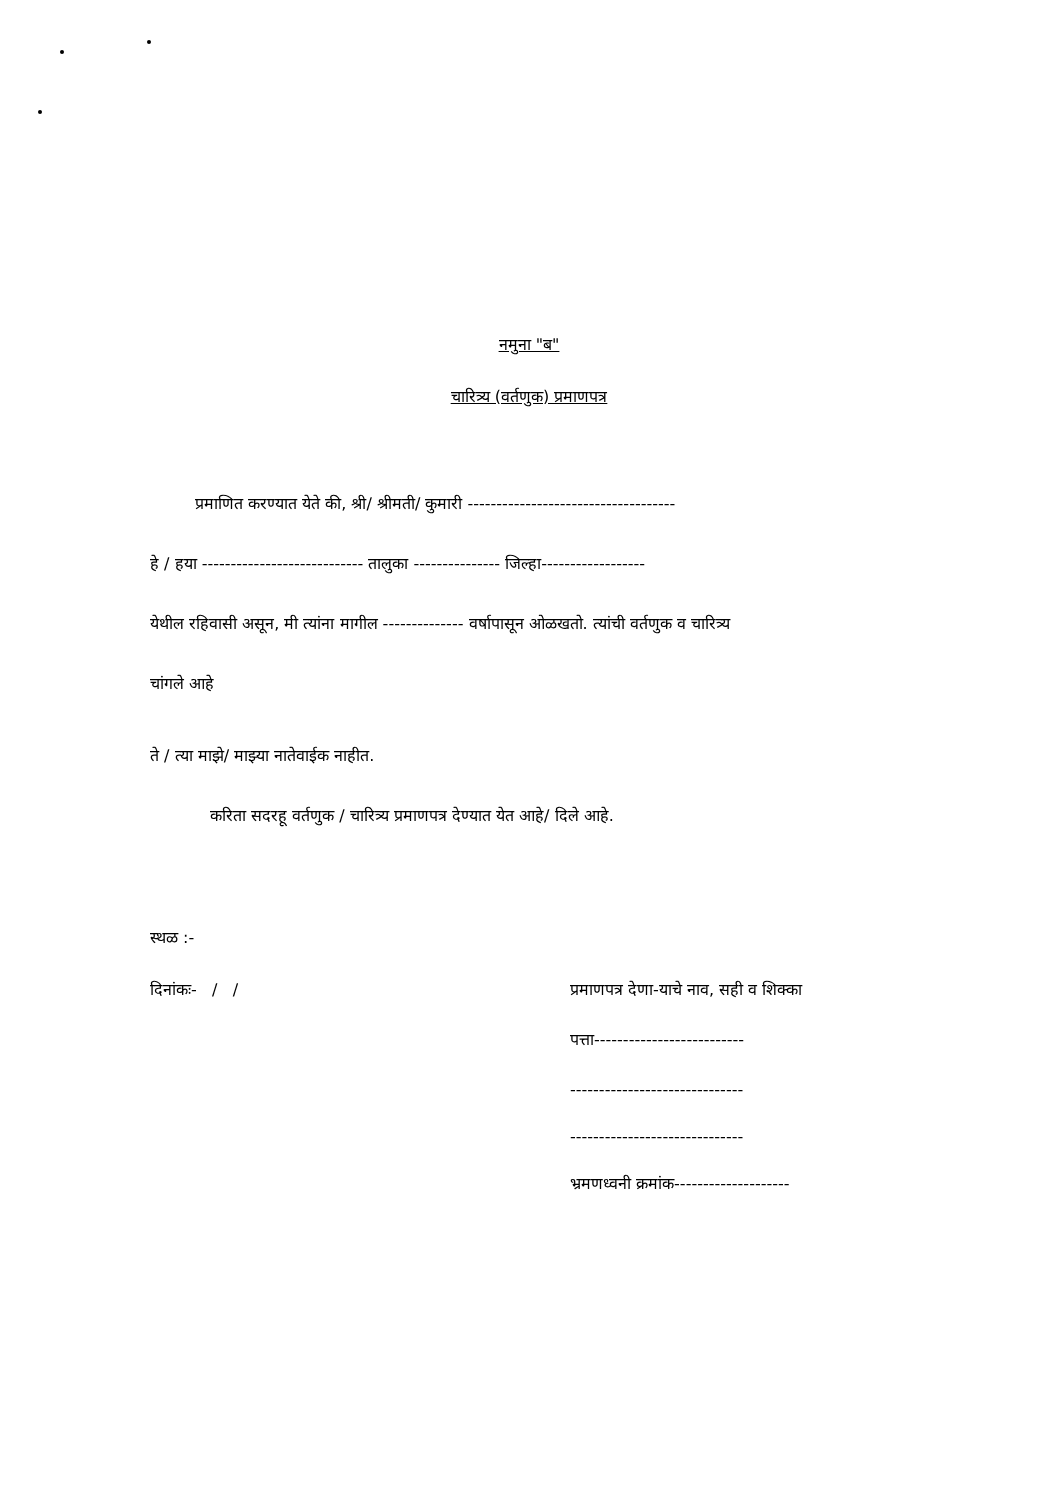नमुना "ब"
चारित्र्य (वर्तणुक) प्रमाणपत्र
प्रमाणित करण्यात येते की, श्री/ श्रीमती/ कुमारी ------------------------------------
हे / हया ---------------------------- तालुका --------------- जिल्हा------------------
येथील रहिवासी असून, मी त्यांना मागील -------------- वर्षापासून ओळखतो. त्यांची वर्तणुक व चारित्र्य
चांगले आहे
ते / त्या माझे/ माझ्या नातेवाईक नाहीत.
करिता सदरहू वर्तणुक / चारित्र्य प्रमाणपत्र देण्यात येत आहे/ दिले आहे.
स्थळ :-
दिनांकः- / / प्रमाणपत्र देणा-याचे नाव, सही व शिक्का
पत्ता--------------------------
------------------------------
------------------------------
भ्रमणध्वनी क्रमांक--------------------